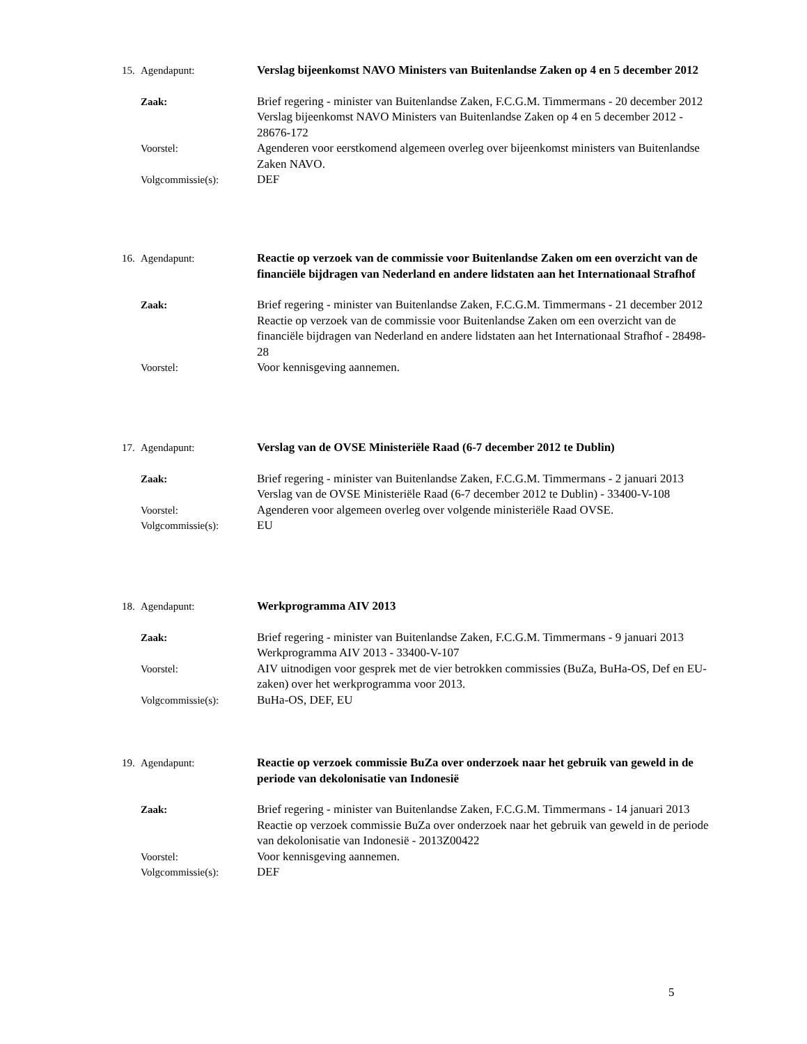15. Agendapunt: Verslag bijeenkomst NAVO Ministers van Buitenlandse Zaken op 4 en 5 december 2012
Zaak: Brief regering - minister van Buitenlandse Zaken, F.C.G.M. Timmermans - 20 december 2012
Verslag bijeenkomst NAVO Ministers van Buitenlandse Zaken op 4 en 5 december 2012 - 28676-172
Voorstel: Agenderen voor eerstkomend algemeen overleg over bijeenkomst ministers van Buitenlandse Zaken NAVO.
Volgcommissie(s): DEF
16. Agendapunt: Reactie op verzoek van de commissie voor Buitenlandse Zaken om een overzicht van de financiële bijdragen van Nederland en andere lidstaten aan het Internationaal Strafhof
Zaak: Brief regering - minister van Buitenlandse Zaken, F.C.G.M. Timmermans - 21 december 2012
Reactie op verzoek van de commissie voor Buitenlandse Zaken om een overzicht van de financiële bijdragen van Nederland en andere lidstaten aan het Internationaal Strafhof - 28498-28
Voorstel: Voor kennisgeving aannemen.
17. Agendapunt: Verslag van de OVSE Ministeriële Raad (6-7 december 2012 te Dublin)
Zaak: Brief regering - minister van Buitenlandse Zaken, F.C.G.M. Timmermans - 2 januari 2013
Verslag van de OVSE Ministeriële Raad (6-7 december 2012 te Dublin) - 33400-V-108
Voorstel: Agenderen voor algemeen overleg over volgende ministeriële Raad OVSE.
Volgcommissie(s): EU
18. Agendapunt: Werkprogramma AIV 2013
Zaak: Brief regering - minister van Buitenlandse Zaken, F.C.G.M. Timmermans - 9 januari 2013
Werkprogramma AIV 2013 - 33400-V-107
Voorstel: AIV uitnodigen voor gesprek met de vier betrokken commissies (BuZa, BuHa-OS, Def en EU-zaken) over het werkprogramma voor 2013.
Volgcommissie(s): BuHa-OS, DEF, EU
19. Agendapunt: Reactie op verzoek commissie BuZa over onderzoek naar het gebruik van geweld in de periode van dekolonisatie van Indonesië
Zaak: Brief regering - minister van Buitenlandse Zaken, F.C.G.M. Timmermans - 14 januari 2013
Reactie op verzoek commissie BuZa over onderzoek naar het gebruik van geweld in de periode van dekolonisatie van Indonesië - 2013Z00422
Voorstel: Voor kennisgeving aannemen.
Volgcommissie(s): DEF
5